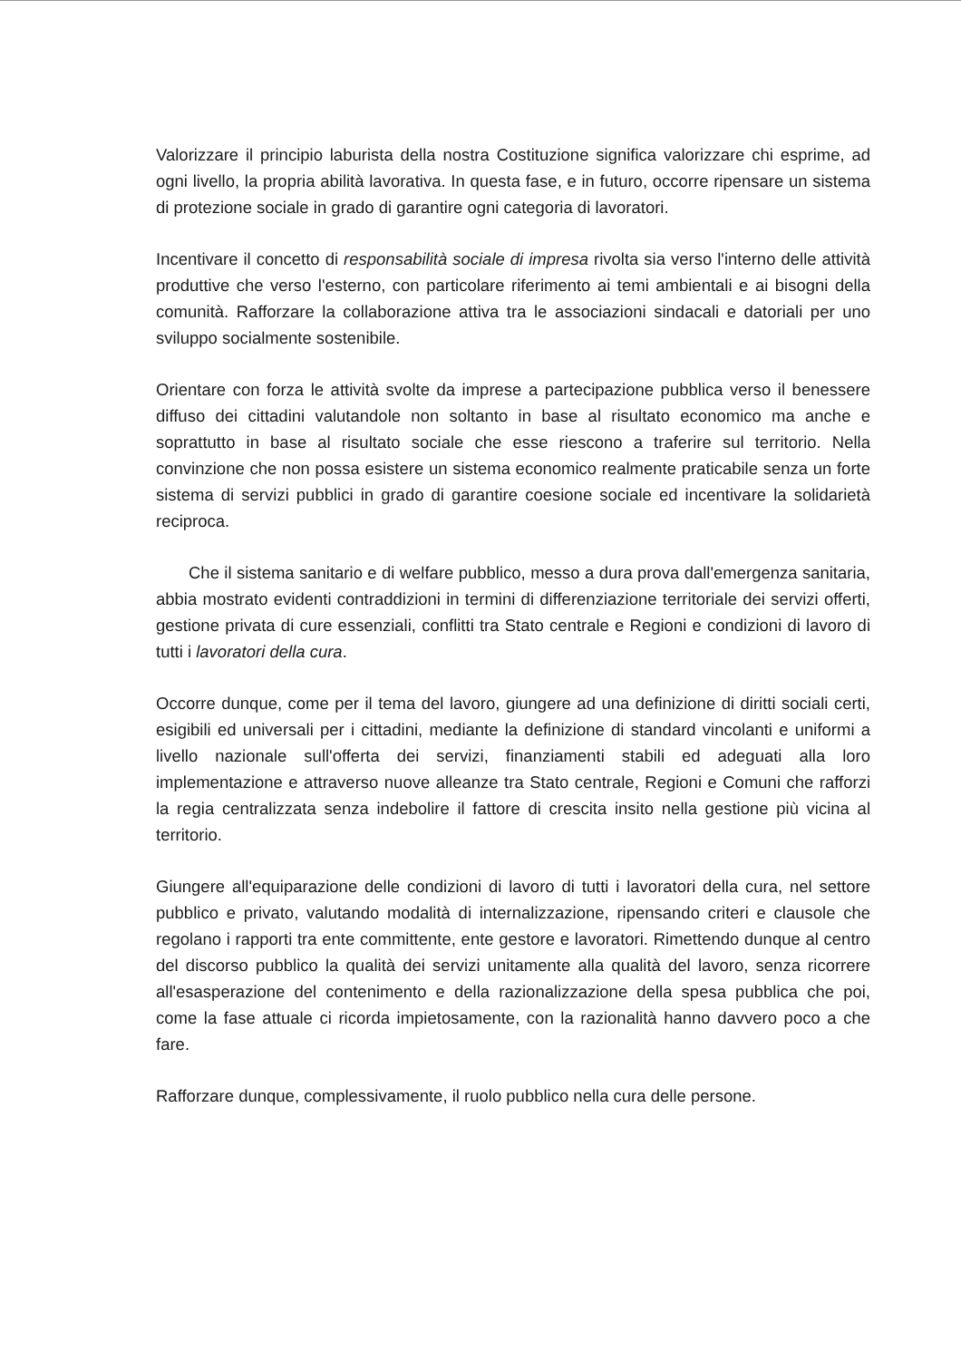Valorizzare il principio laburista della nostra Costituzione significa valorizzare chi esprime, ad ogni livello, la propria abilità lavorativa. In questa fase, e in futuro, occorre ripensare un sistema di protezione sociale in grado di garantire ogni categoria di lavoratori.
Incentivare il concetto di responsabilità sociale di impresa rivolta sia verso l'interno delle attività produttive che verso l'esterno, con particolare riferimento ai temi ambientali e ai bisogni della comunità. Rafforzare la collaborazione attiva tra le associazioni sindacali e datoriali per uno sviluppo socialmente sostenibile.
Orientare con forza le attività svolte da imprese a partecipazione pubblica verso il benessere diffuso dei cittadini valutandole non soltanto in base al risultato economico ma anche e soprattutto in base al risultato sociale che esse riescono a traferire sul territorio. Nella convinzione che non possa esistere un sistema economico realmente praticabile senza un forte sistema di servizi pubblici in grado di garantire coesione sociale ed incentivare la solidarietà reciproca.
Che il sistema sanitario e di welfare pubblico, messo a dura prova dall'emergenza sanitaria, abbia mostrato evidenti contraddizioni in termini di differenziazione territoriale dei servizi offerti, gestione privata di cure essenziali, conflitti tra Stato centrale e Regioni e condizioni di lavoro di tutti i lavoratori della cura.
Occorre dunque, come per il tema del lavoro, giungere ad una definizione di diritti sociali certi, esigibili ed universali per i cittadini, mediante la definizione di standard vincolanti e uniformi a livello nazionale sull'offerta dei servizi, finanziamenti stabili ed adeguati alla loro implementazione e attraverso nuove alleanze tra Stato centrale, Regioni e Comuni che rafforzi la regia centralizzata senza indebolire il fattore di crescita insito nella gestione più vicina al territorio.
Giungere all'equiparazione delle condizioni di lavoro di tutti i lavoratori della cura, nel settore pubblico e privato, valutando modalità di internalizzazione, ripensando criteri e clausole che regolano i rapporti tra ente committente, ente gestore e lavoratori. Rimettendo dunque al centro del discorso pubblico la qualità dei servizi unitamente alla qualità del lavoro, senza ricorrere all'esasperazione del contenimento e della razionalizzazione della spesa pubblica che poi, come la fase attuale ci ricorda impietosamente, con la razionalità hanno davvero poco a che fare.
Rafforzare dunque, complessivamente, il ruolo pubblico nella cura delle persone.